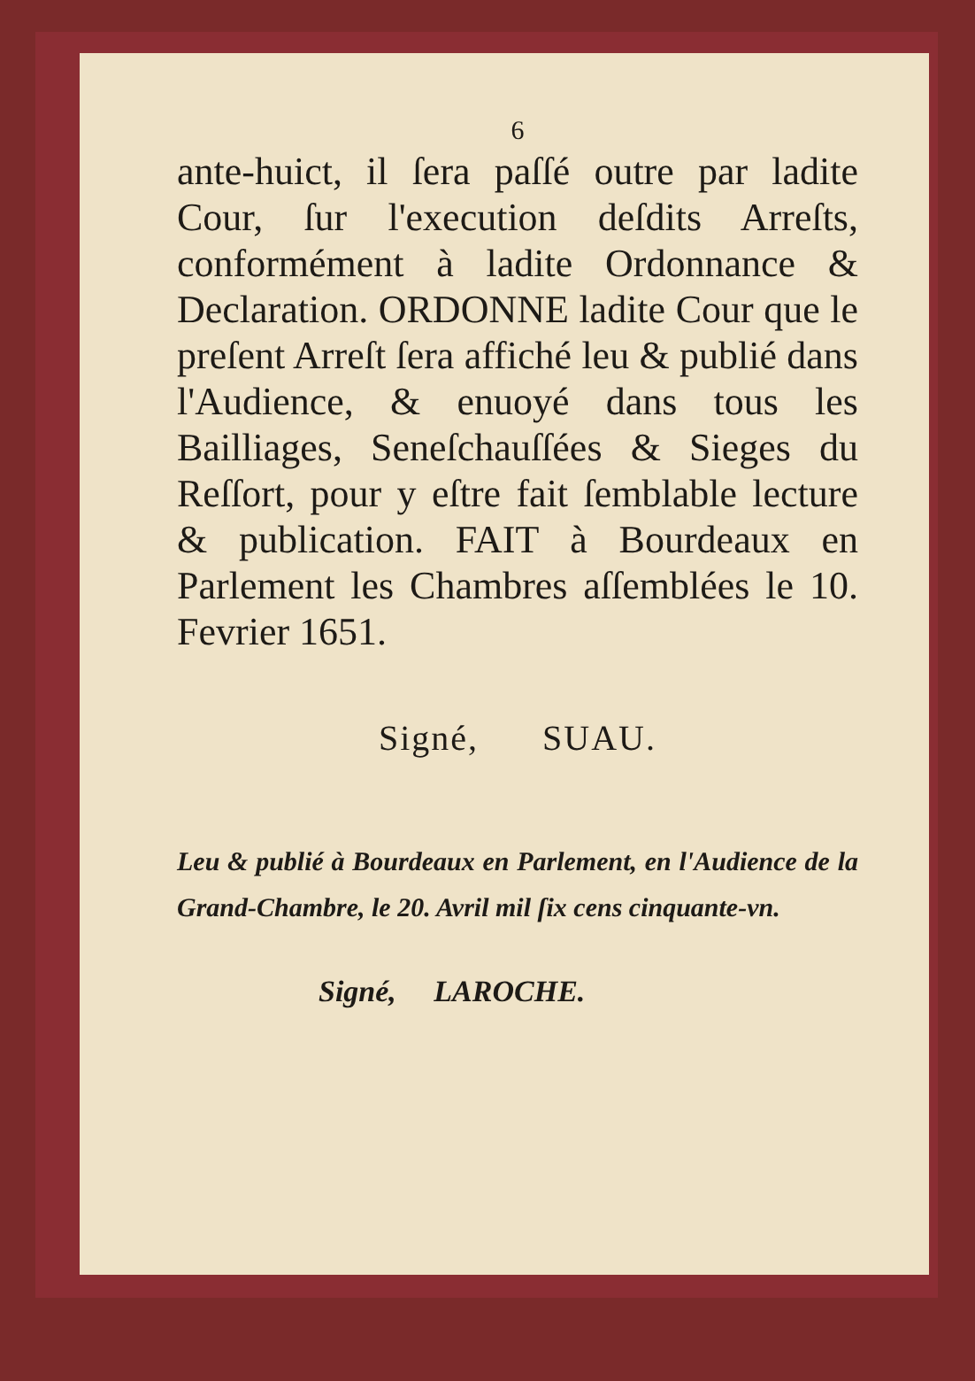6
ante-huict, il ſera paſſé outre par ladite Cour, ſur l'execution deſdits Arreſts, conformément à ladite Ordonnance & Declaration. ORDONNE ladite Cour que le preſent Arreſt ſera affiché leu & publié dans l'Audience, & enuoyé dans tous les Bailliages, Seneſchauſſées & Sieges du Reſſort, pour y eſtre fait ſemblable lecture & publication. FAIT à Bourdeaux en Parlement les Chambres aſſemblées le 10. Fevrier 1651.
Signé, SUAU.
Leu & publié à Bourdeaux en Parlement, en l'Audience de la Grand-Chambre, le 20. Avril mil ſix cens cinquante-vn.
Signé, LAROCHE.